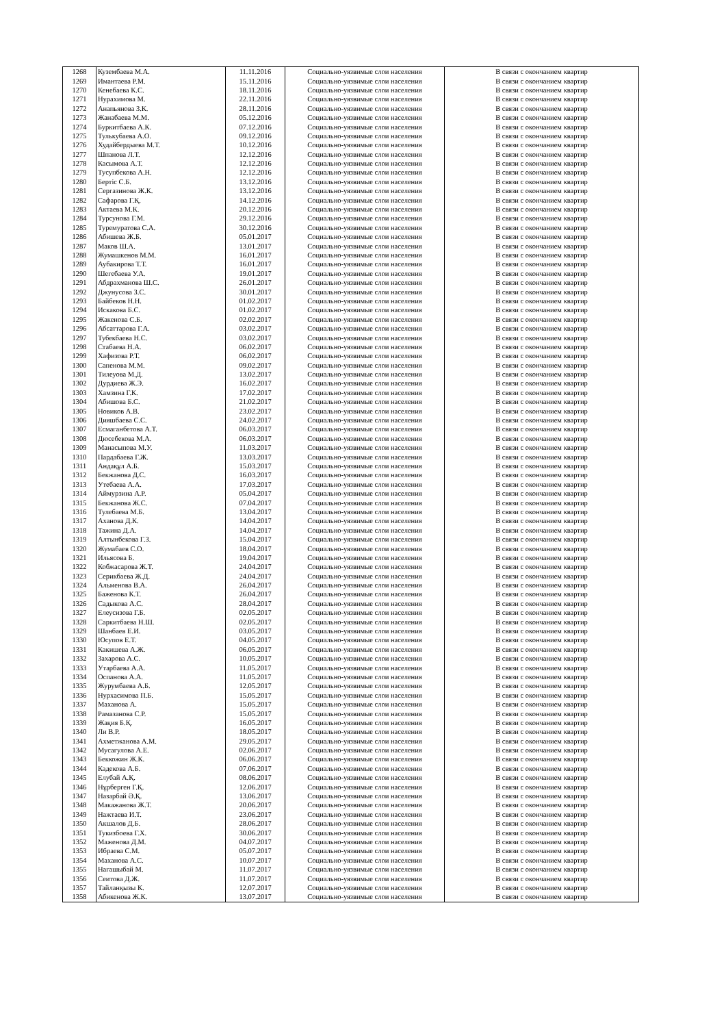| 1268 | Кузембаева М.А. | 11.11.2016 | Социально-уязвимые слои населения | В связи с окончанием квартир |
| 1269 | Имантаева Р.М. | 15.11.2016 | Социально-уязвимые слои населения | В связи с окончанием квартир |
| 1270 | Кенебаева К.С. | 18.11.2016 | Социально-уязвимые слои населения | В связи с окончанием квартир |
| 1271 | Нурахимова М. | 22.11.2016 | Социально-уязвимые слои населения | В связи с окончанием квартир |
| 1272 | Анапьянова З.К. | 28.11.2016 | Социально-уязвимые слои населения | В связи с окончанием квартир |
| 1273 | Жанабаева М.М. | 05.12.2016 | Социально-уязвимые слои населения | В связи с окончанием квартир |
| 1274 | Буркитбаева А.К. | 07.12.2016 | Социально-уязвимые слои населения | В связи с окончанием квартир |
| 1275 | Тулькубаева А.О. | 09.12.2016 | Социально-уязвимые слои населения | В связи с окончанием квартир |
| 1276 | Худайбердыева М.Т. | 10.12.2016 | Социально-уязвимые слои населения | В связи с окончанием квартир |
| 1277 | Шпанова Л.Т. | 12.12.2016 | Социально-уязвимые слои населения | В связи с окончанием квартир |
| 1278 | Касымова А.Т. | 12.12.2016 | Социально-уязвимые слои населения | В связи с окончанием квартир |
| 1279 | Тусупбекова А.Н. | 12.12.2016 | Социально-уязвимые слои населения | В связи с окончанием квартир |
| 1280 | Бертіс С.Б. | 13.12.2016 | Социально-уязвимые слои населения | В связи с окончанием квартир |
| 1281 | Сергазинова Ж.К. | 13.12.2016 | Социально-уязвимые слои населения | В связи с окончанием квартир |
| 1282 | Сафарова Г.Қ. | 14.12.2016 | Социально-уязвимые слои населения | В связи с окончанием квартир |
| 1283 | Актаева М.К. | 20.12.2016 | Социально-уязвимые слои населения | В связи с окончанием квартир |
| 1284 | Турсунова Г.М. | 29.12.2016 | Социально-уязвимые слои населения | В связи с окончанием квартир |
| 1285 | Туремуратова С.А. | 30.12.2016 | Социально-уязвимые слои населения | В связи с окончанием квартир |
| 1286 | Абишева Ж.Б. | 05.01.2017 | Социально-уязвимые слои населения | В связи с окончанием квартир |
| 1287 | Маков Ш.А. | 13.01.2017 | Социально-уязвимые слои населения | В связи с окончанием квартир |
| 1288 | Жумашкенов М.М. | 16.01.2017 | Социально-уязвимые слои населения | В связи с окончанием квартир |
| 1289 | Аубакирова Т.Т. | 16.01.2017 | Социально-уязвимые слои населения | В связи с окончанием квартир |
| 1290 | Шегебаева У.А. | 19.01.2017 | Социально-уязвимые слои населения | В связи с окончанием квартир |
| 1291 | Абдрахманова Ш.С. | 26.01.2017 | Социально-уязвимые слои населения | В связи с окончанием квартир |
| 1292 | Джунусова З.С. | 30.01.2017 | Социально-уязвимые слои населения | В связи с окончанием квартир |
| 1293 | Байбеков Н.Н. | 01.02.2017 | Социально-уязвимые слои населения | В связи с окончанием квартир |
| 1294 | Искакова Б.С. | 01.02.2017 | Социально-уязвимые слои населения | В связи с окончанием квартир |
| 1295 | Жакенова С.Б. | 02.02.2017 | Социально-уязвимые слои населения | В связи с окончанием квартир |
| 1296 | Абсаттарова Г.А. | 03.02.2017 | Социально-уязвимые слои населения | В связи с окончанием квартир |
| 1297 | Тубекбаева Н.С. | 03.02.2017 | Социально-уязвимые слои населения | В связи с окончанием квартир |
| 1298 | Стабаева Н.А. | 06.02.2017 | Социально-уязвимые слои населения | В связи с окончанием квартир |
| 1299 | Хафизова Р.Т. | 06.02.2017 | Социально-уязвимые слои населения | В связи с окончанием квартир |
| 1300 | Сапенова М.М. | 09.02.2017 | Социально-уязвимые слои населения | В связи с окончанием квартир |
| 1301 | Тилеуова М.Д. | 13.02.2017 | Социально-уязвимые слои населения | В связи с окончанием квартир |
| 1302 | Дурдиева Ж.Э. | 16.02.2017 | Социально-уязвимые слои населения | В связи с окончанием квартир |
| 1303 | Хамзина Г.К. | 17.02.2017 | Социально-уязвимые слои населения | В связи с окончанием квартир |
| 1304 | Абишова Б.С. | 21.02.2017 | Социально-уязвимые слои населения | В связи с окончанием квартир |
| 1305 | Новиков А.В. | 23.02.2017 | Социально-уязвимые слои населения | В связи с окончанием квартир |
| 1306 | Дияшбаева С.С. | 24.02.2017 | Социально-уязвимые слои населения | В связи с окончанием квартир |
| 1307 | Есмаганбетова А.Т. | 06.03.2017 | Социально-уязвимые слои населения | В связи с окончанием квартир |
| 1308 | Дюсебекова М.А. | 06.03.2017 | Социально-уязвимые слои населения | В связи с окончанием квартир |
| 1309 | Манасыпова М.У. | 11.03.2017 | Социально-уязвимые слои населения | В связи с окончанием квартир |
| 1310 | Пардабаева Г.Ж. | 13.03.2017 | Социально-уязвимые слои населения | В связи с окончанием квартир |
| 1311 | Андақұл А.Б. | 15.03.2017 | Социально-уязвимые слои населения | В связи с окончанием квартир |
| 1312 | Бекжанова Д.С. | 16.03.2017 | Социально-уязвимые слои населения | В связи с окончанием квартир |
| 1313 | Утебаева А.А. | 17.03.2017 | Социально-уязвимые слои населения | В связи с окончанием квартир |
| 1314 | Аймурзина А.Р. | 05.04.2017 | Социально-уязвимые слои населения | В связи с окончанием квартир |
| 1315 | Бекжанова Ж.С. | 07.04.2017 | Социально-уязвимые слои населения | В связи с окончанием квартир |
| 1316 | Тулебаева М.Б. | 13.04.2017 | Социально-уязвимые слои населения | В связи с окончанием квартир |
| 1317 | Аханова Д.К. | 14.04.2017 | Социально-уязвимые слои населения | В связи с окончанием квартир |
| 1318 | Тажина Д.А. | 14.04.2017 | Социально-уязвимые слои населения | В связи с окончанием квартир |
| 1319 | Алтынбекова Г.З. | 15.04.2017 | Социально-уязвимые слои населения | В связи с окончанием квартир |
| 1320 | Жумабаев С.О. | 18.04.2017 | Социально-уязвимые слои населения | В связи с окончанием квартир |
| 1321 | Ильясова Б. | 19.04.2017 | Социально-уязвимые слои населения | В связи с окончанием квартир |
| 1322 | Кобжасарова Ж.Т. | 24.04.2017 | Социально-уязвимые слои населения | В связи с окончанием квартир |
| 1323 | Серикбаева Ж.Д. | 24.04.2017 | Социально-уязвимые слои населения | В связи с окончанием квартир |
| 1324 | Альменова В.А. | 26.04.2017 | Социально-уязвимые слои населения | В связи с окончанием квартир |
| 1325 | Баженова К.Т. | 26.04.2017 | Социально-уязвимые слои населения | В связи с окончанием квартир |
| 1326 | Садыкова А.С. | 28.04.2017 | Социально-уязвимые слои населения | В связи с окончанием квартир |
| 1327 | Елеусизова Г.Б. | 02.05.2017 | Социально-уязвимые слои населения | В связи с окончанием квартир |
| 1328 | Саркитбаева Н.Ш. | 02.05.2017 | Социально-уязвимые слои населения | В связи с окончанием квартир |
| 1329 | Шанбаев Е.И. | 03.05.2017 | Социально-уязвимые слои населения | В связи с окончанием квартир |
| 1330 | Юсупов Е.Т. | 04.05.2017 | Социально-уязвимые слои населения | В связи с окончанием квартир |
| 1331 | Какишева А.Ж. | 06.05.2017 | Социально-уязвимые слои населения | В связи с окончанием квартир |
| 1332 | Захарова А.С. | 10.05.2017 | Социально-уязвимые слои населения | В связи с окончанием квартир |
| 1333 | Утарбаева А.А. | 11.05.2017 | Социально-уязвимые слои населения | В связи с окончанием квартир |
| 1334 | Оспанова А.А. | 11.05.2017 | Социально-уязвимые слои населения | В связи с окончанием квартир |
| 1335 | Журумбаева А.Б. | 12.05.2017 | Социально-уязвимые слои населения | В связи с окончанием квартир |
| 1336 | Нурхасимова П.Б. | 15.05.2017 | Социально-уязвимые слои населения | В связи с окончанием квартир |
| 1337 | Маханова А. | 15.05.2017 | Социально-уязвимые слои населения | В связи с окончанием квартир |
| 1338 | Рамазанова С.Р. | 15.05.2017 | Социально-уязвимые слои населения | В связи с окончанием квартир |
| 1339 | Жақия Б.Қ. | 16.05.2017 | Социально-уязвимые слои населения | В связи с окончанием квартир |
| 1340 | Ли В.Р. | 18.05.2017 | Социально-уязвимые слои населения | В связи с окончанием квартир |
| 1341 | Ахметжанова А.М. | 29.05.2017 | Социально-уязвимые слои населения | В связи с окончанием квартир |
| 1342 | Мусагулова А.Е. | 02.06.2017 | Социально-уязвимые слои населения | В связи с окончанием квартир |
| 1343 | Беккожин Ж.К. | 06.06.2017 | Социально-уязвимые слои населения | В связи с окончанием квартир |
| 1344 | Кадекова А.Б. | 07.06.2017 | Социально-уязвимые слои населения | В связи с окончанием квартир |
| 1345 | Елубай А.Қ. | 08.06.2017 | Социально-уязвимые слои населения | В связи с окончанием квартир |
| 1346 | Нұрберген Г.Қ. | 12.06.2017 | Социально-уязвимые слои населения | В связи с окончанием квартир |
| 1347 | Назарбай Ә.Қ. | 13.06.2017 | Социально-уязвимые слои населения | В связи с окончанием квартир |
| 1348 | Макажанова Ж.Т. | 20.06.2017 | Социально-уязвимые слои населения | В связи с окончанием квартир |
| 1349 | Нажтаева И.Т. | 23.06.2017 | Социально-уязвимые слои населения | В связи с окончанием квартир |
| 1350 | Акшалов Д.Б. | 28.06.2017 | Социально-уязвимые слои населения | В связи с окончанием квартир |
| 1351 | Тукизбоева Г.Х. | 30.06.2017 | Социально-уязвимые слои населения | В связи с окончанием квартир |
| 1352 | Маженова Д.М. | 04.07.2017 | Социально-уязвимые слои населения | В связи с окончанием квартир |
| 1353 | Ибраева С.М. | 05.07.2017 | Социально-уязвимые слои населения | В связи с окончанием квартир |
| 1354 | Маханова А.С. | 10.07.2017 | Социально-уязвимые слои населения | В связи с окончанием квартир |
| 1355 | Нагашыбай М. | 11.07.2017 | Социально-уязвимые слои населения | В связи с окончанием квартир |
| 1356 | Сеитова Д.Ж. | 11.07.2017 | Социально-уязвимые слои населения | В связи с окончанием квартир |
| 1357 | Тайланқызы К. | 12.07.2017 | Социально-уязвимые слои населения | В связи с окончанием квартир |
| 1358 | Абикенова Ж.К. | 13.07.2017 | Социально-уязвимые слои населения | В связи с окончанием квартир |